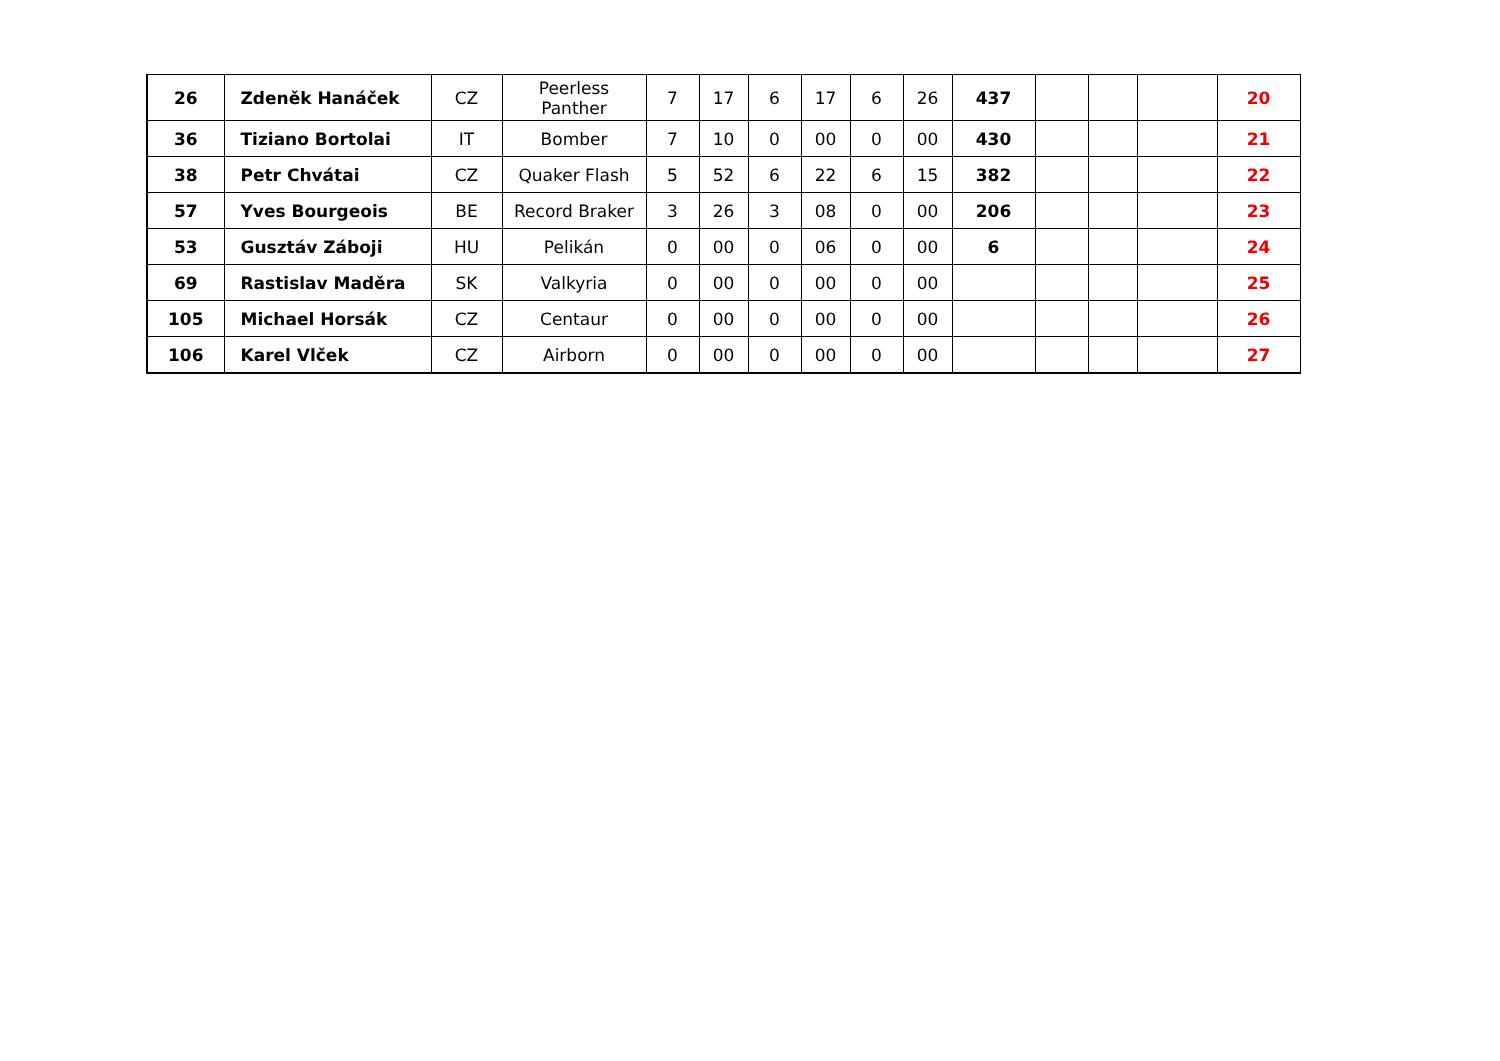| 26 | Zdeněk Hanáček | CZ | Peerless Panther | 7 | 17 | 6 | 17 | 6 | 26 | 437 | | | | 20 |
| 36 | Tiziano Bortolai | IT | Bomber | 7 | 10 | 0 | 00 | 0 | 00 | 430 | | | | 21 |
| 38 | Petr Chvátai | CZ | Quaker Flash | 5 | 52 | 6 | 22 | 6 | 15 | 382 | | | | 22 |
| 57 | Yves Bourgeois | BE | Record Braker | 3 | 26 | 3 | 08 | 0 | 00 | 206 | | | | 23 |
| 53 | Gusztáv Záboji | HU | Pelikán | 0 | 00 | 0 | 06 | 0 | 00 | 6 | | | | 24 |
| 69 | Rastislav Maděra | SK | Valkyria | 0 | 00 | 0 | 00 | 0 | 00 | | | | | 25 |
| 105 | Michael Horsák | CZ | Centaur | 0 | 00 | 0 | 00 | 0 | 00 | | | | | 26 |
| 106 | Karel Vlček | CZ | Airborn | 0 | 00 | 0 | 00 | 0 | 00 | | | | | 27 |